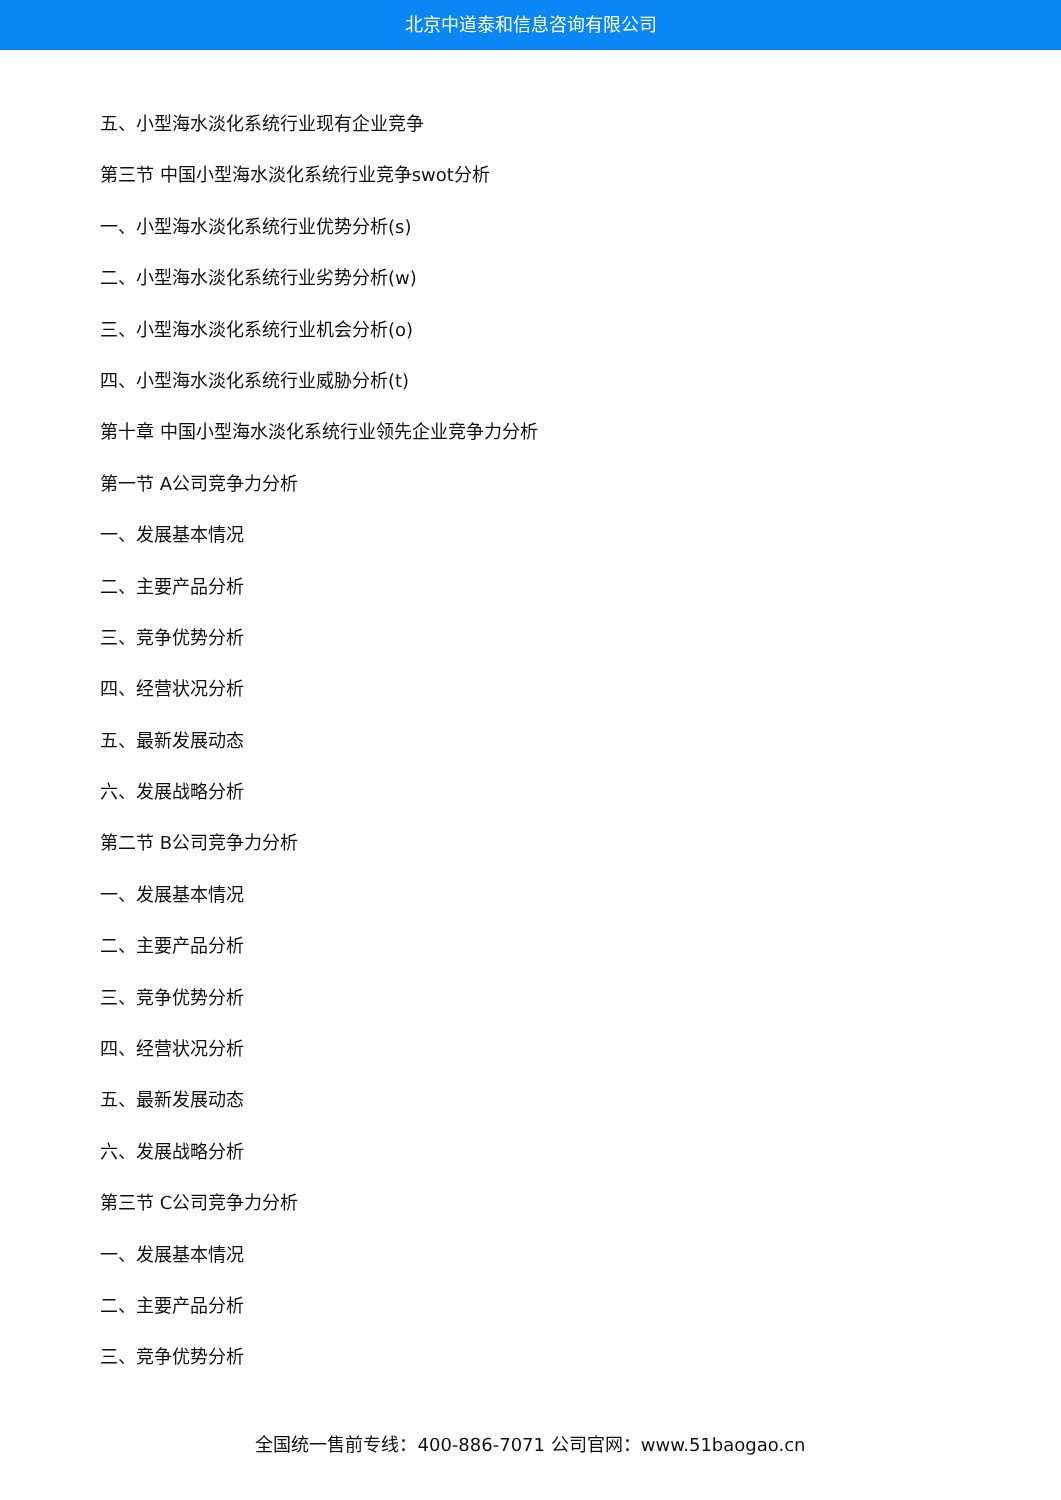北京中道泰和信息咨询有限公司
五、小型海水淡化系统行业现有企业竞争
第三节 中国小型海水淡化系统行业竞争swot分析
一、小型海水淡化系统行业优势分析(s)
二、小型海水淡化系统行业劣势分析(w)
三、小型海水淡化系统行业机会分析(o)
四、小型海水淡化系统行业威胁分析(t)
第十章 中国小型海水淡化系统行业领先企业竞争力分析
第一节 A公司竞争力分析
一、发展基本情况
二、主要产品分析
三、竞争优势分析
四、经营状况分析
五、最新发展动态
六、发展战略分析
第二节 B公司竞争力分析
一、发展基本情况
二、主要产品分析
三、竞争优势分析
四、经营状况分析
五、最新发展动态
六、发展战略分析
第三节 C公司竞争力分析
一、发展基本情况
二、主要产品分析
三、竞争优势分析
全国统一售前专线：400-886-7071 公司官网：www.51baogao.cn